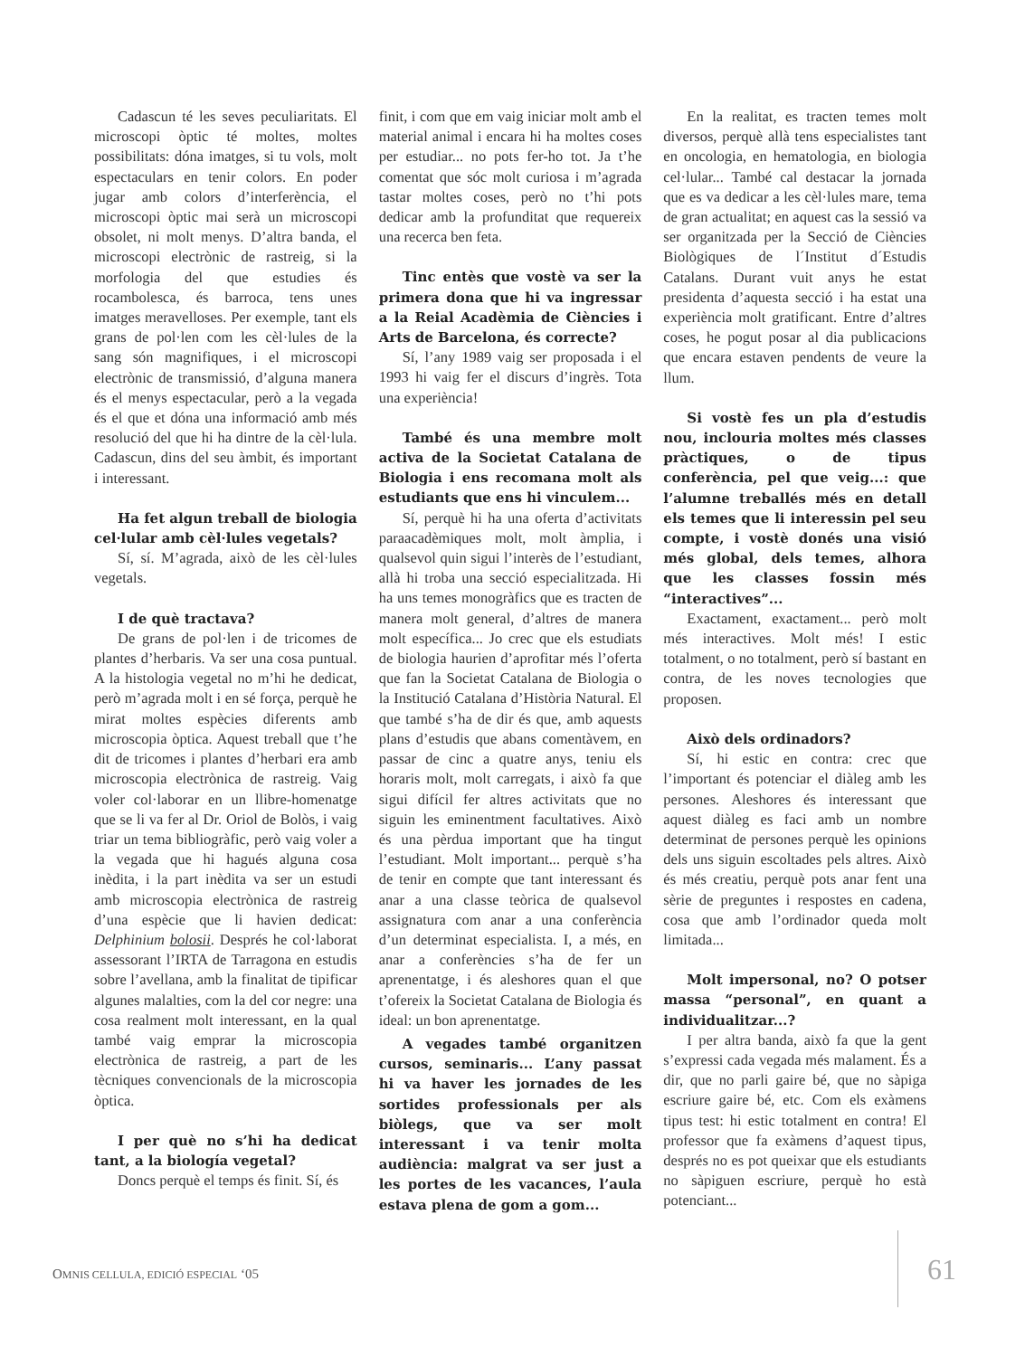Cadascun té les seves peculiaritats. El microscopi òptic té moltes, moltes possibilitats: dóna imatges, si tu vols, molt espectaculars en tenir colors. En poder jugar amb colors d’interferència, el microscopi òptic mai serà un microscopi obsolet, ni molt menys. D’altra banda, el microscopi electrònic de rastreig, si la morfologia del que estudies és rocambolesca, és barroca, tens unes imatges meravelloses. Per exemple, tant els grans de pol·len com les cèl·lules de la sang són magnifiques, i el microscopi electrònic de transmissió, d’alguna manera és el menys espectacular, però a la vegada és el que et dóna una informació amb més resolució del que hi ha dintre de la cèl·lula. Cadascun, dins del seu àmbit, és important i interessant.
Ha fet algun treball de biologia cel·lular amb cèl·lules vegetals?
Sí, sí. M’agrada, això de les cèl·lules vegetals.
I de què tractava?
De grans de pol·len i de tricomes de plantes d’herbaris. Va ser una cosa puntual. A la histologia vegetal no m’hi he dedicat, però m’agrada molt i en sé força, perquè he mirat moltes espècies diferents amb microscopia òptica. Aquest treball que t’he dit de tricomes i plantes d’herbari era amb microscopia electrònica de rastreig. Vaig voler col·laborar en un llibre-homenatge que se li va fer al Dr. Oriol de Bolòs, i vaig triar un tema bibliogràfic, però vaig voler a la vegada que hi hagués alguna cosa inèdita, i la part inèdita va ser un estudi amb microscopia electrònica de rastreig d’una espècie que li havien dedicat: Delphinium bolosii. Després he col·laborat assessorant l’IRTA de Tarragona en estudis sobre l’avellana, amb la finalitat de tipificar algunes malalties, com la del cor negre: una cosa realment molt interessant, en la qual també vaig emprar la microscopia electrònica de rastreig, a part de les tècniques convencionals de la microscopia òptica.
I per què no s’hi ha dedicat tant, a la biología vegetal?
Doncs perquè el temps és finit. Sí, és
finit, i com que em vaig iniciar molt amb el material animal i encara hi ha moltes coses per estudiar... no pots fer-ho tot. Ja t’he comentat que sóc molt curiosa i m’agrada tastar moltes coses, però no t’hi pots dedicar amb la profunditat que requereix una recerca ben feta.
Tinc entès que vostè va ser la primera dona que hi va ingressar a la Reial Acadèmia de Ciències i Arts de Barcelona, és correcte?
Sí, l’any 1989 vaig ser proposada i el 1993 hi vaig fer el discurs d’ingrès. Tota una experiència!
També és una membre molt activa de la Societat Catalana de Biologia i ens recomana molt als estudiants que ens hi vinculem...
Sí, perquè hi ha una oferta d’activitats paraacadèmiques molt, molt àmplia, i qualsevol quin sigui l’interès de l’estudiant, allà hi troba una secció especialitzada. Hi ha uns temes monogràfics que es tracten de manera molt general, d’altres de manera molt específica... Jo crec que els estudiats de biologia haurien d’aprofitar més l’oferta que fan la Societat Catalana de Biologia o la Institució Catalana d’Història Natural. El que també s’ha de dir és que, amb aquests plans d’estudis que abans comentàvem, en passar de cinc a quatre anys, teniu els horaris molt, molt carregats, i això fa que sigui difícil fer altres activitats que no siguin les eminentment facultatives. Això és una pèrdua important que ha tingut l’estudiant. Molt important... perquè s’ha de tenir en compte que tant interessant és anar a una classe teòrica de qualsevol assignatura com anar a una conferència d’un determinat especialista. I, a més, en anar a conferències s’ha de fer un aprenentatge, i és aleshores quan el que t’ofereix la Societat Catalana de Biologia és ideal: un bon aprenentatge.
A vegades també organitzen cursos, seminaris... L’any passat hi va haver les jornades de les sortides professionals per als biòlegs, que va ser molt interessant i va tenir molta audiència: malgrat va ser just a les portes de les vacances, l’aula estava plena de gom a gom...
En la realitat, es tracten temes molt diversos, perquè allà tens especialistes tant en oncologia, en hematologia, en biologia cel·lular... També cal destacar la jornada que es va dedicar a les cèl·lules mare, tema de gran actualitat; en aquest cas la sessió va ser organitzada per la Secció de Ciències Biològiques de l´Institut d´Estudis Catalans. Durant vuit anys he estat presidenta d’aquesta secció i ha estat una experiència molt gratificant. Entre d’altres coses, he pogut posar al dia publicacions que encara estaven pendents de veure la llum.
Si vostè fes un pla d’estudis nou, inclouria moltes més classes pràctiques, o de tipus conferència, pel que veig...: que l’alumne treballés més en detall els temes que li interessin pel seu compte, i vostè donés una visió més global, dels temes, alhora que les classes fossin més “interactives”...
Exactament, exactament... però molt més interactives. Molt més! I estic totalment, o no totalment, però sí bastant en contra, de les noves tecnologies que proposen.
Això dels ordinadors?
Sí, hi estic en contra: crec que l’important és potenciar el diàleg amb les persones. Aleshores és interessant que aquest diàleg es faci amb un nombre determinat de persones perquè les opinions dels uns siguin escoltades pels altres. Això és més creatiu, perquè pots anar fent una sèrie de preguntes i respostes en cadena, cosa que amb l’ordinador queda molt limitada...
Molt impersonal, no? O potser massa “personal”, en quant a individualitzar...?
I per altra banda, això fa que la gent s’expressi cada vegada més malament. És a dir, que no parli gaire bé, que no sàpiga escriure gaire bé, etc. Com els exàmens tipus test: hi estic totalment en contra! El professor que fa exàmens d’aquest tipus, després no es pot queixar que els estudiants no sàpiguen escriure, perquè ho està potenciant...
OMNIS CELLULA, EDICIÓ ESPECIAL ‘05
61